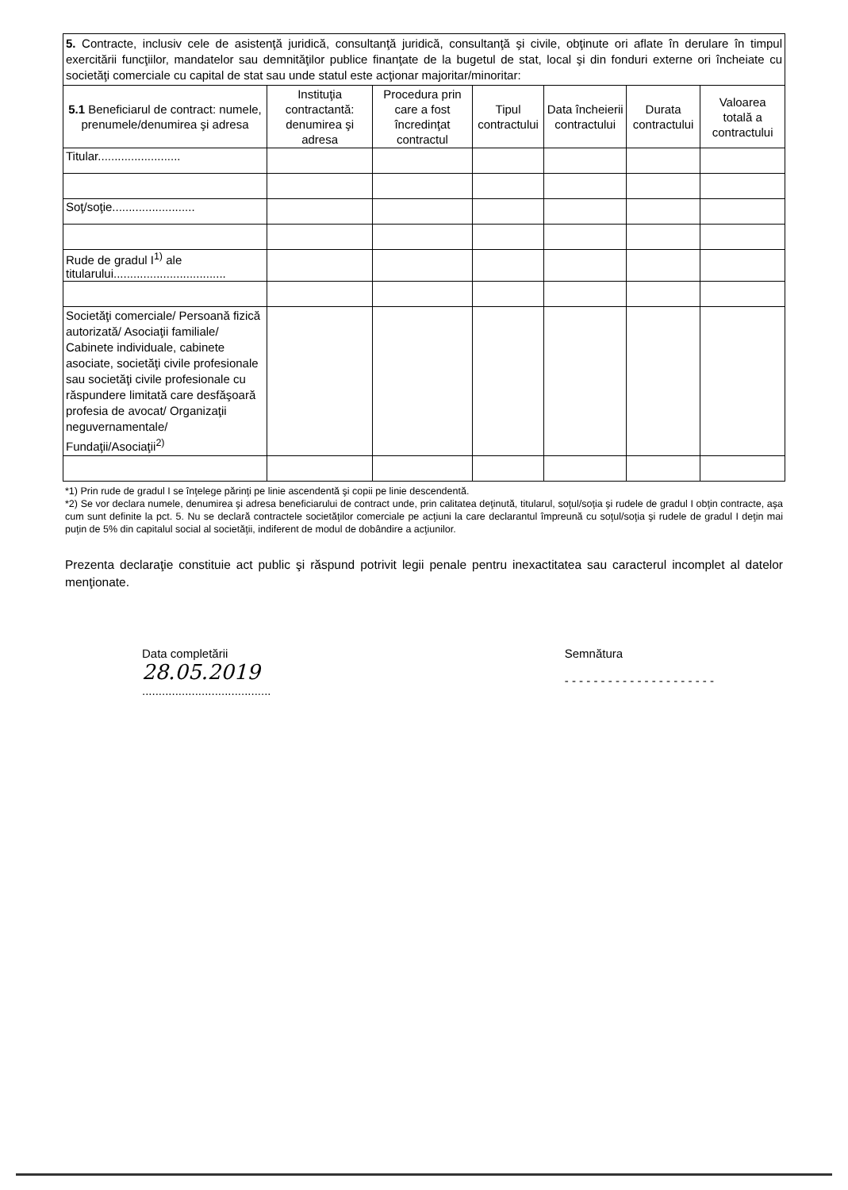5. Contracte, inclusiv cele de asistenţă juridică, consultanţă juridică, consultanţă şi civile, obţinute ori aflate în derulare în timpul exercitării funcţiilor, mandatelor sau demnităţilor publice finanţate de la bugetul de stat, local şi din fonduri externe ori încheiate cu societăţi comerciale cu capital de stat sau unde statul este acţionar majoritar/minoritar:
| 5.1 Beneficiarul de contract: numele, prenumele/denumirea şi adresa | Instituţia contractantă: denumirea şi adresa | Procedura prin care a fost încredinţat contractul | Tipul contractului | Data încheierii contractului | Durata contractului | Valoarea totală a contractului |
| --- | --- | --- | --- | --- | --- | --- |
| Titular......................... | | | | | | |
| Soţ/soţie......................... | | | | | | |
| Rude de gradul I<sup>1)</sup> ale titularului.................................. | | | | | | |
| Societăţi comerciale/ Persoană fizică autorizată/ Asociaţii familiale/ Cabinete individuale, cabinete asociate, societăţi civile profesionale sau societăţi civile profesionale cu răspundere limitată care desfăşoară profesia de avocat/ Organizaţii neguvernamentale/ Fundaţii/Asociaţii<sup>2)</sup> | | | | | | |
*1) Prin rude de gradul I se înţelege părinţi pe linie ascendentă şi copii pe linie descendentă.
*2) Se vor declara numele, denumirea şi adresa beneficiarului de contract unde, prin calitatea deţinută, titularul, soţul/soţia şi rudele de gradul I obţin contracte, aşa cum sunt definite la pct. 5. Nu se declară contractele societăţilor comerciale pe acţiuni la care declarantul împreună cu soţul/soţia şi rudele de gradul I deţin mai puţin de 5% din capitalul social al societăţii, indiferent de modul de dobândire a acţiunilor.
Prezenta declaraţie constituie act public şi răspund potrivit legii penale pentru inexactitatea sau caracterul incomplet al datelor menţionate.
Data completării
28.05.2019
.......................................
Semnătura
- - - - - - - - - - - - - - - - - - - - -